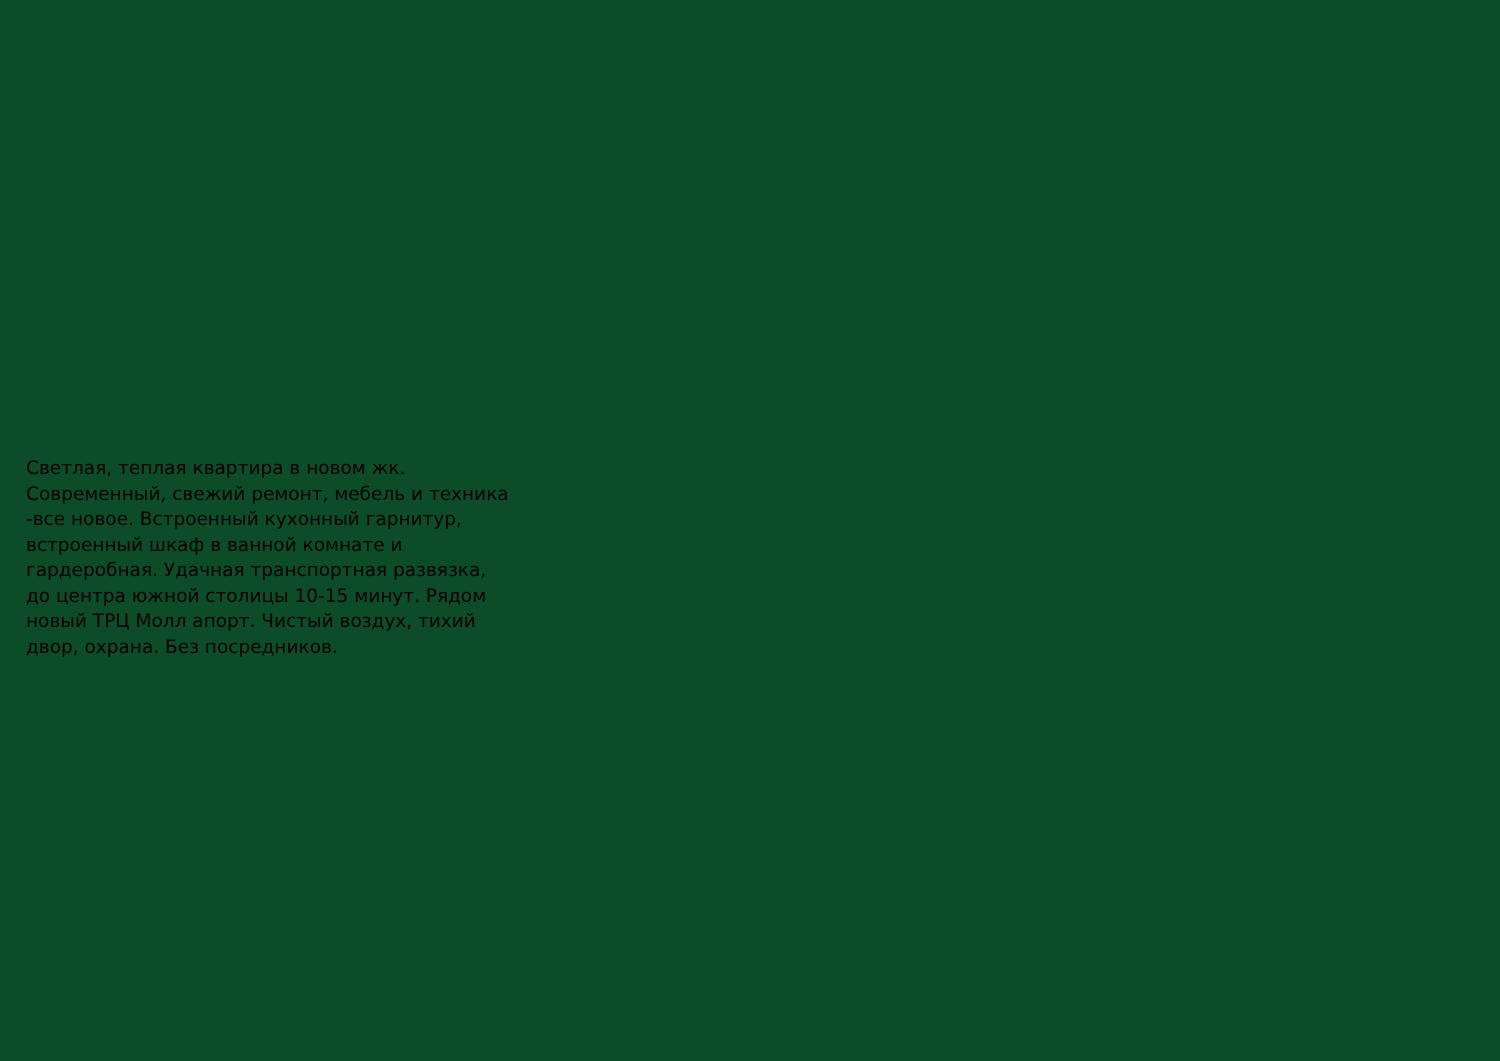Светлая, теплая квартира в новом жк.
Современный, свежий ремонт, мебель и техника
-все новое. Встроенный кухонный гарнитур,
встроенный шкаф в ванной комнате и
гардеробная. Удачная транспортная развязка,
до центра южной столицы 10-15 минут. Рядом
новый ТРЦ Молл апорт. Чистый воздух, тихий
двор, охрана. Без посредников.